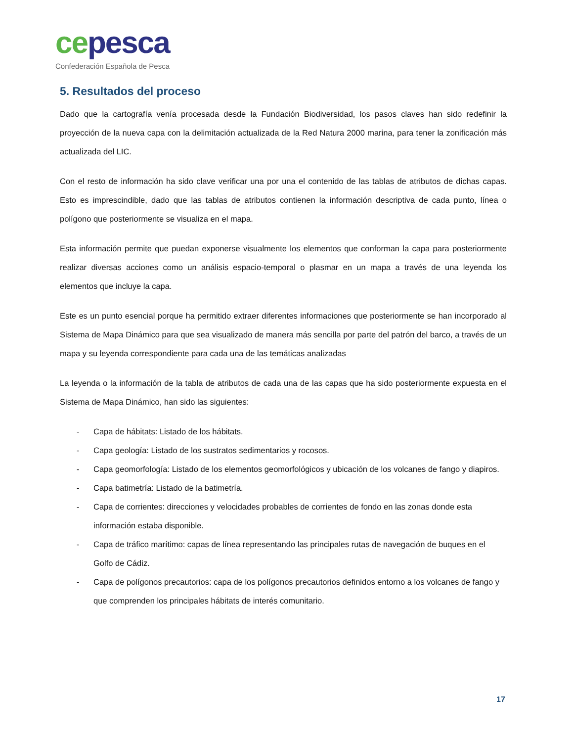ce pesca
Confederación Española de Pesca
5. Resultados del proceso
Dado que la cartografía venía procesada desde la Fundación Biodiversidad, los pasos claves han sido redefinir la proyección de la nueva capa con la delimitación actualizada de la Red Natura 2000 marina, para tener la zonificación más actualizada del LIC.
Con el resto de información ha sido clave verificar una por una el contenido de las tablas de atributos de dichas capas. Esto es imprescindible, dado que las tablas de atributos contienen la información descriptiva de cada punto, línea o polígono que posteriormente se visualiza en el mapa.
Esta información permite que puedan exponerse visualmente los elementos que conforman la capa para posteriormente realizar diversas acciones como un análisis espacio-temporal o plasmar en un mapa a través de una leyenda los elementos que incluye la capa.
Este es un punto esencial porque ha permitido extraer diferentes informaciones que posteriormente se han incorporado al Sistema de Mapa Dinámico para que sea visualizado de manera más sencilla por parte del patrón del barco, a través de un mapa y su leyenda correspondiente para cada una de las temáticas analizadas
La leyenda o la información de la tabla de atributos de cada una de las capas que ha sido posteriormente expuesta en el Sistema de Mapa Dinámico, han sido las siguientes:
- Capa de hábitats: Listado de los hábitats.
- Capa geología: Listado de los sustratos sedimentarios y rocosos.
- Capa geomorfología: Listado de los elementos geomorfológicos y ubicación de los volcanes de fango y diapiros.
- Capa batimetría: Listado de la batimetría.
- Capa de corrientes: direcciones y velocidades probables de corrientes de fondo en las zonas donde esta información estaba disponible.
- Capa de tráfico marítimo: capas de línea representando las principales rutas de navegación de buques en el Golfo de Cádiz.
- Capa de polígonos precautorios: capa de los polígonos precautorios definidos entorno a los volcanes de fango y que comprenden los principales hábitats de interés comunitario.
17